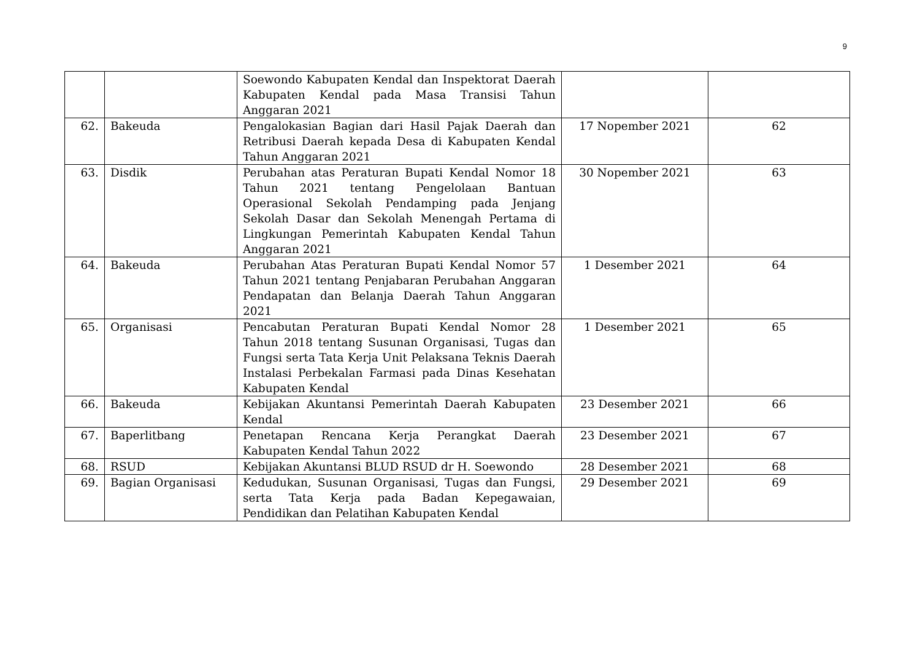9
| | | Soewondo Kabupaten Kendal dan Inspektorat Daerah Kabupaten Kendal pada Masa Transisi Tahun Anggaran 2021 | | |
| 62. | Bakeuda | Pengalokasian Bagian dari Hasil Pajak Daerah dan Retribusi Daerah kepada Desa di Kabupaten Kendal Tahun Anggaran 2021 | 17 Nopember 2021 | 62 |
| 63. | Disdik | Perubahan atas Peraturan Bupati Kendal Nomor 18 Tahun 2021 tentang Pengelolaan Bantuan Operasional Sekolah Pendamping pada Jenjang Sekolah Dasar dan Sekolah Menengah Pertama di Lingkungan Pemerintah Kabupaten Kendal Tahun Anggaran 2021 | 30 Nopember 2021 | 63 |
| 64. | Bakeuda | Perubahan Atas Peraturan Bupati Kendal Nomor 57 Tahun 2021 tentang Penjabaran Perubahan Anggaran Pendapatan dan Belanja Daerah Tahun Anggaran 2021 | 1 Desember 2021 | 64 |
| 65. | Organisasi | Pencabutan Peraturan Bupati Kendal Nomor 28 Tahun 2018 tentang Susunan Organisasi, Tugas dan Fungsi serta Tata Kerja Unit Pelaksana Teknis Daerah Instalasi Perbekalan Farmasi pada Dinas Kesehatan Kabupaten Kendal | 1 Desember 2021 | 65 |
| 66. | Bakeuda | Kebijakan Akuntansi Pemerintah Daerah Kabupaten Kendal | 23 Desember 2021 | 66 |
| 67. | Baperlitbang | Penetapan Rencana Kerja Perangkat Daerah Kabupaten Kendal Tahun 2022 | 23 Desember 2021 | 67 |
| 68. | RSUD | Kebijakan Akuntansi BLUD RSUD dr H. Soewondo | 28 Desember 2021 | 68 |
| 69. | Bagian Organisasi | Kedudukan, Susunan Organisasi, Tugas dan Fungsi, serta Tata Kerja pada Badan Kepegawaian, Pendidikan dan Pelatihan Kabupaten Kendal | 29 Desember 2021 | 69 |